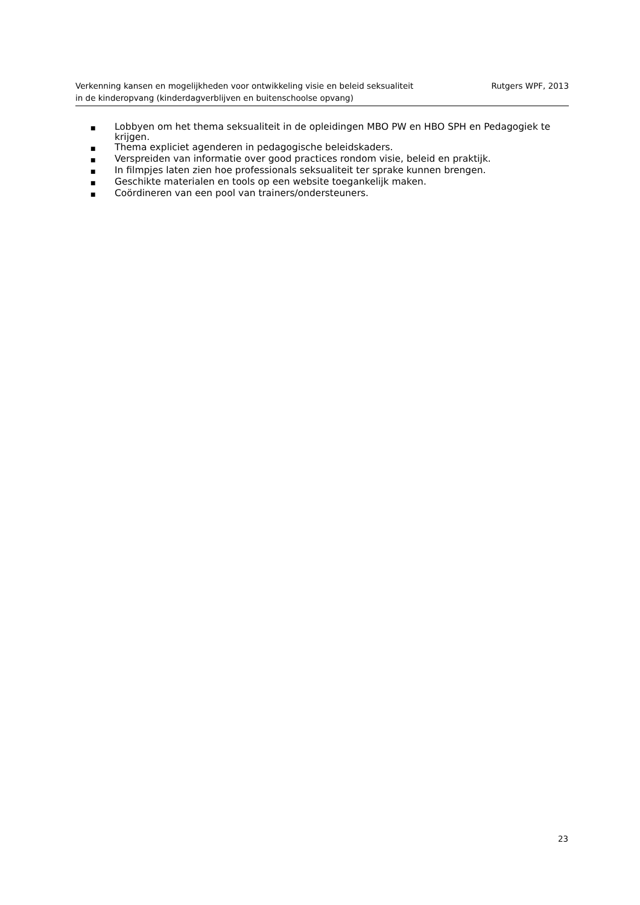Verkenning kansen en mogelijkheden voor ontwikkeling visie en beleid seksualiteit
in de kinderopvang (kinderdagverblijven en buitenschoolse opvang)
Rutgers WPF, 2013
■ Lobbyen om het thema seksualiteit in de opleidingen MBO PW en HBO SPH en Pedagogiek te krijgen.
■ Thema expliciet agenderen in pedagogische beleidskaders.
■ Verspreiden van informatie over good practices rondom visie, beleid en praktijk.
■ In filmpjes laten zien hoe professionals seksualiteit ter sprake kunnen brengen.
■ Geschikte materialen en tools op een website toegankelijk maken.
■ Coördineren van een pool van trainers/ondersteuners.
23